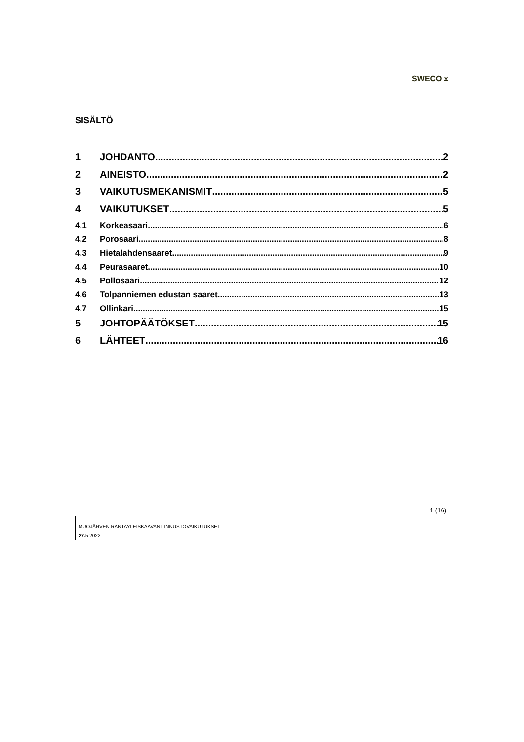SWECO ⩡
SISÄLTÖ
1 JOHDANTO 2
2 AINEISTO 2
3 VAIKUTUSMEKANISMIT 5
4 VAIKUTUKSET 5
4.1 Korkeasaari 6
4.2 Porosaari 8
4.3 Hietalahdensaaret 9
4.4 Peurasaaret 10
4.5 Pöllösaari 12
4.6 Tolpanniemen edustan saaret 13
4.7 Ollinkari 15
5 JOHTOPÄÄTÖKSET 15
6 LÄHTEET 16
1 (16)
MUOJÄRVEN RANTAYLEISKAAVAN LINNUSTOVAIKUTUKSET
27. 5.2022